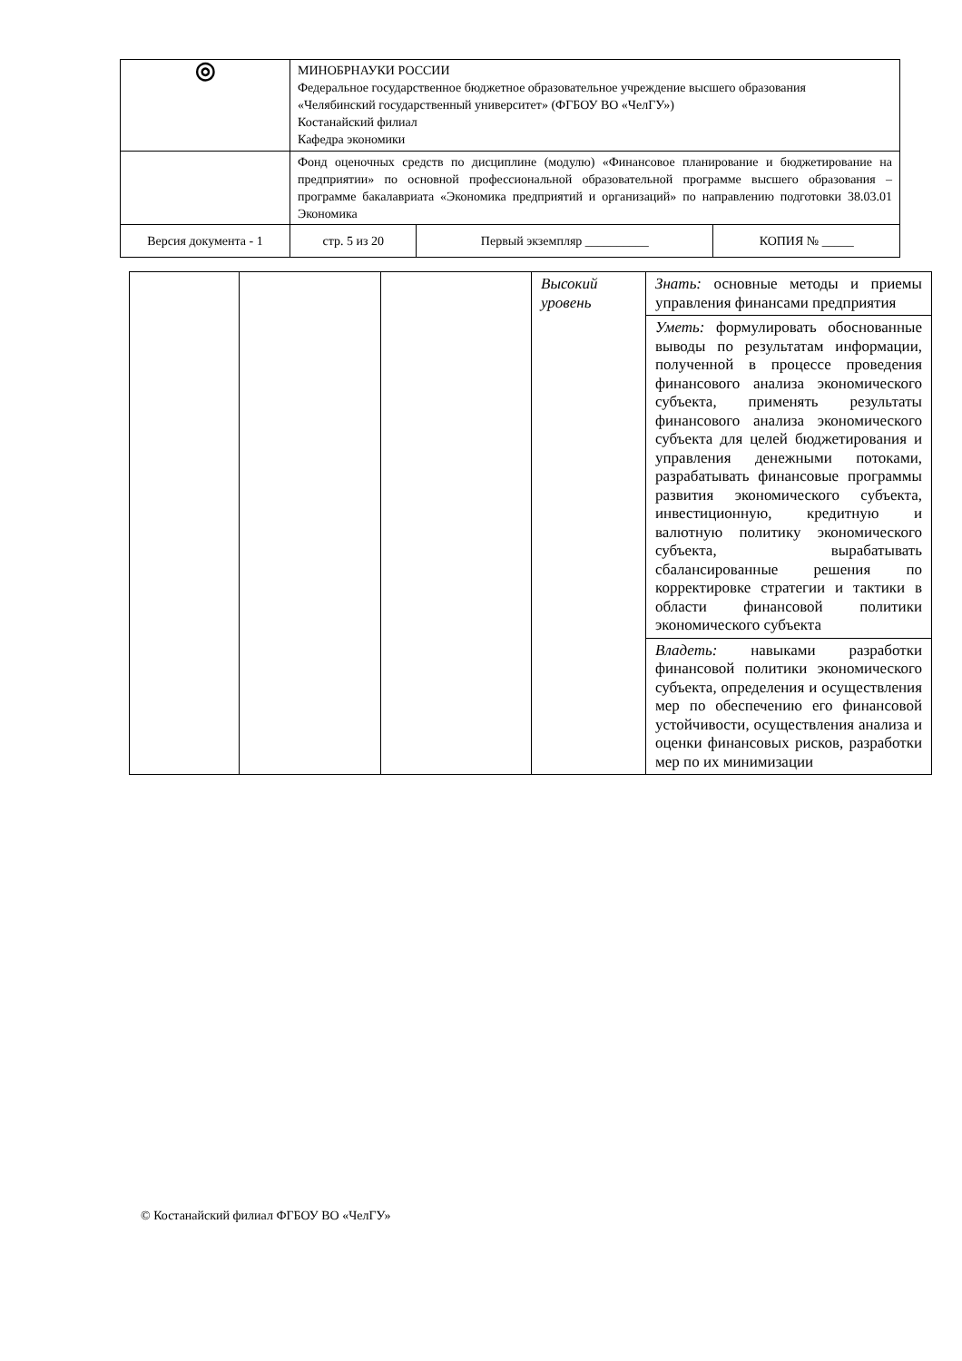| ◎ | МИНОБРНАУКИ РОССИИ Федеральное государственное бюджетное образовательное учреждение высшего образования «Челябинский государственный университет» (ФГБОУ ВО «ЧелГУ») Костанайский филиал Кафедра экономики | | |
| | Фонд оценочных средств по дисциплине (модулю) «Финансовое планирование и бюджетирование на предприятии» по основной профессиональной образовательной программе высшего образования – программе бакалавриата «Экономика предприятий и организаций» по направлению подготовки 38.03.01 Экономика | | |
| Версия документа - 1 | стр. 5 из 20 | Первый экземпляр __________ | КОПИЯ № _____ |
| | | | Высокий уровень | Знать: основные методы и приемы управления финансами предприятия |
| | | | | Уметь: формулировать обоснованные выводы по результатам информации, полученной в процессе проведения финансового анализа экономического субъекта, применять результаты финансового анализа экономического субъекта для целей бюджетирования и управления денежными потоками, разрабатывать финансовые программы развития экономического субъекта, инвестиционную, кредитную и валютную политику экономического субъекта, вырабатывать сбалансированные решения по корректировке стратегии и тактики в области финансовой политики экономического субъекта |
| | | | | Владеть: навыками разработки финансовой политики экономического субъекта, определения и осуществления мер по обеспечению его финансовой устойчивости, осуществления анализа и оценки финансовых рисков, разработки мер по их минимизации |
© Костанайский филиал ФГБОУ ВО «ЧелГУ»